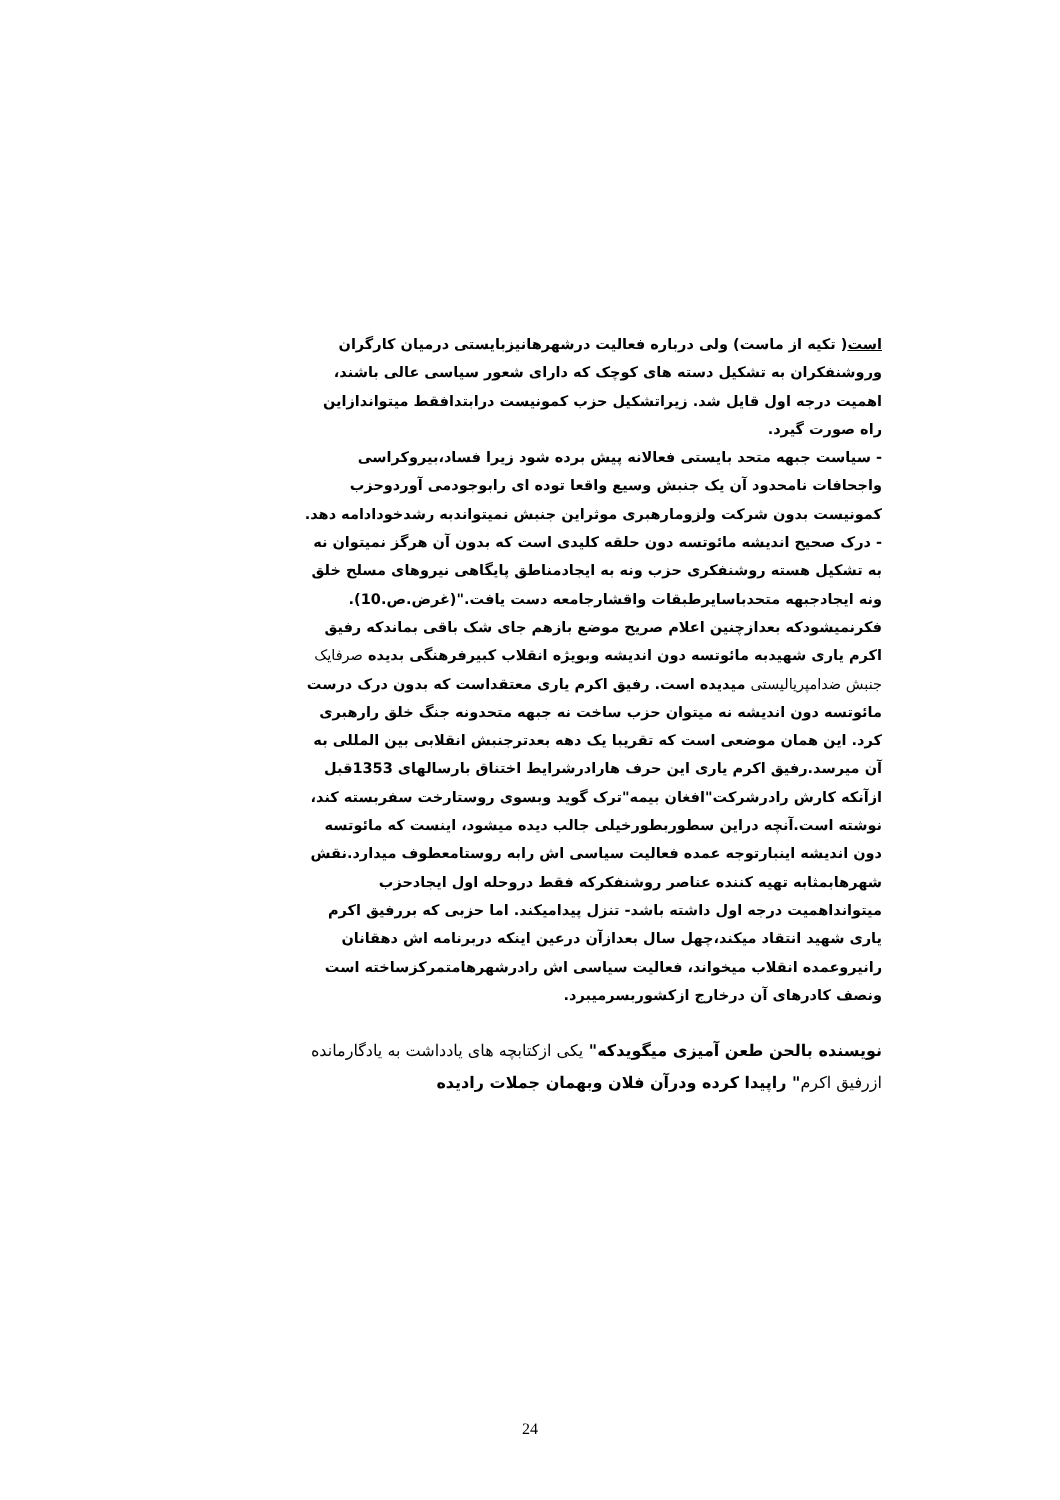است( تکیه از ماست) ولی درباره فعالیت درشهرهانیزبایستی درمیان کارگران وروشنفکران به تشکیل دسته های کوچک که دارای شعور سیاسی عالی باشند، اهمیت درجه اول قایل شد. زیراتشکیل حزب کمونیست درابتدافقط میتواندازاین راه صورت گیرد.
- سیاست جبهه متحد بایستی فعالانه پیش برده شود زیرا فساد،بیروکراسی واجحافات نامحدود آن یک جنبش وسیع واقعا توده ای رابوجودمی آوردوحزب کمونیست بدون شرکت ولزومارهبری موثراین جنبش نمیتواندبه رشدخودادامه دهد.
- درک صحیح اندیشه مائوتسه دون حلقه کلیدی است که بدون آن هرگز نمیتوان نه به تشکیل هسته روشنفکری حزب ونه به ایجادمناطق پایگاهی نیروهای مسلح خلق ونه ایجادجبهه متحدباسایرطبقات واقشارجامعه دست یافت."(غرض.ص.10).
فکرنمیشودکه بعدازچنین اعلام صریح موضع بازهم جای شک باقی بماندکه رفیق اکرم یاری شهیدبه مائوتسه دون اندیشه وبویژه انقلاب کبیرفرهنگی بدیده صرفایک جنبش ضدامپریالیستی میدیده است. رفیق اکرم یاری معتقداست که بدون درک درست مائوتسه دون اندیشه نه میتوان حزب ساخت نه جبهه متحدونه جنگ خلق رارهبری کرد. این همان موضعی است که تقریبا یک دهه بعدترجنبش انقلابی بین المللی به آن میرسد.رفیق اکرم یاری این حرف هارادرشرایط اختناق بارسالهای 1353قبل ازآنکه کارش رادرشرکت"افغان بیمه"ترک گوید وبسوی روستارخت سفربسته کند، نوشته است.آنچه دراین سطوربطورخیلی جالب دیده میشود، اینست که مائوتسه دون اندیشه اینبارتوجه عمده فعالیت سیاسی اش رابه روستامعطوف میدارد.نقش شهرهابمثابه تهیه کننده عناصر روشنفکرکه فقط دروحله اول ایجادحزب میتوانداهمیت درجه اول داشته باشد- تنزل پیدامیکند. اما حزبی که بررفیق اکرم یاری شهید انتقاد میکند،چهل سال بعدازآن درعین اینکه دربرنامه اش دهقانان رانیروعمده انقلاب میخواند، فعالیت سیاسی اش رادرشهرهامتمرکزساخته است ونصف کادرهای آن درخارج ازکشوربسرمیبرد.
نویسنده بالحن طعن آمیزی میگویدکه" یکی ازکتابچه های یادداشت به یادگارمانده ازرفیق اکرم" راپیدا کرده ودرآن فلان وبهمان جملات رادیده
24